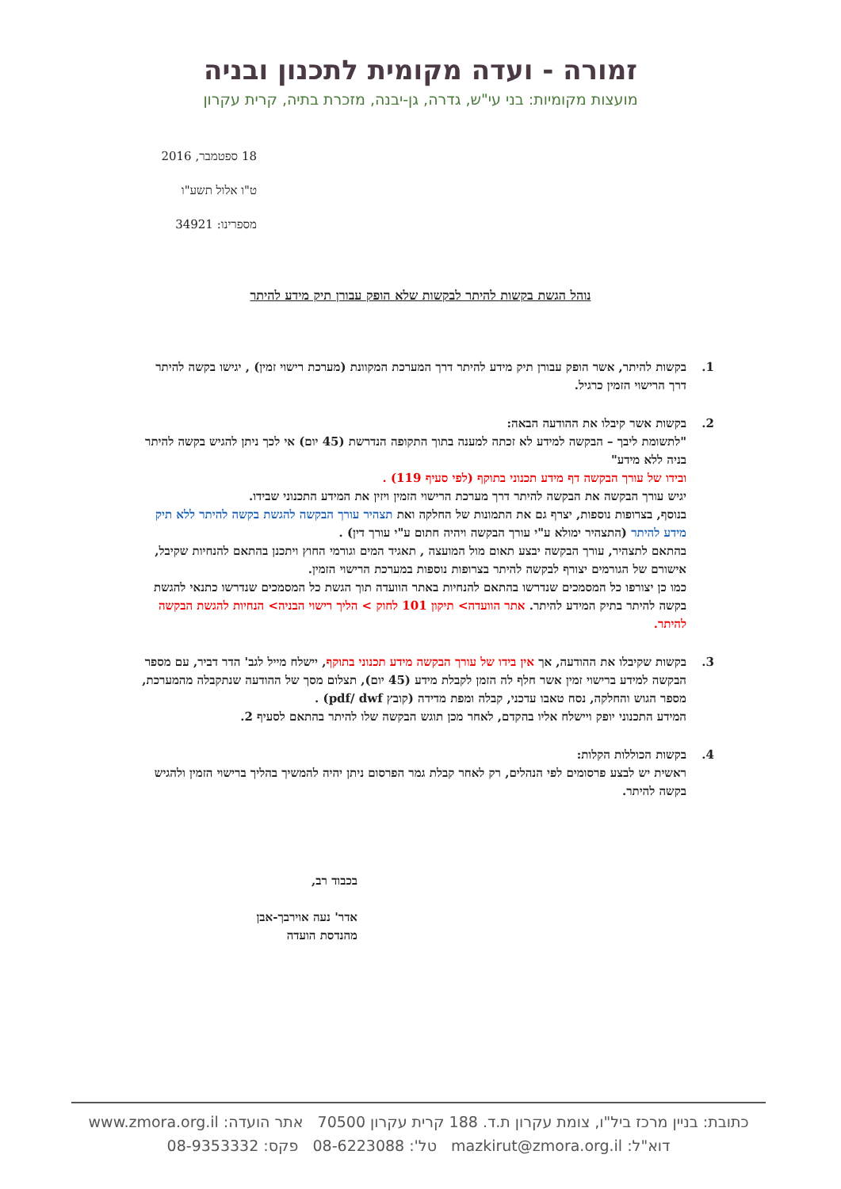זמורה - ועדה מקומית לתכנון ובניה
מועצות מקומיות: בני עי"ש, גדרה, גן-יבנה, מזכרת בתיה, קרית עקרון
18 ספטמבר, 2016
ט"ו אלול תשע"ו
מספרינו: 34921
נוהל הגשת בקשות להיתר לבקשות שלא הופק עבורן תיק מידע להיתר
1. בקשות להיתר, אשר הופק עבורן תיק מידע להיתר דרך המערכת המקוונת (מערכת רישוי זמין) , יגישו בקשה להיתר דרך הרישוי הזמין כרגיל.
2. בקשות אשר קיבלו את ההודעה הבאה:
"לתשומת ליבך – הבקשה למידע לא זכתה למענה בתוך התקופה הנדרשת (45 יום) אי לכך ניתן להגיש בקשה להיתר בניה ללא מידע"
ובידו של עורך הבקשה דף מידע תכנוני בתוקף (לפי סעיף 119) .
יגיש עורך הבקשה את הבקשה להיתר דרך מערכת הרישוי הזמין ויזין את המידע התכנוני שבידו.
בנוסף, בצרופות נוספות, יצרף גם את התמונות של החלקה ואת תצהיר עורך הבקשה להגשת בקשה להיתר ללא תיק מידע להיתר (התצהיר ימולא ע"י עורך הבקשה ויהיה חתום ע"י עורך דין) .
בהתאם לתצהיר, עורך הבקשה יבצע תאום מול המועצה , תאגיד המים וגורמי החוץ ויתכנן בהתאם להנחיות שקיבל, אישורם של הגורמים יצורף לבקשה להיתר בצרופות נוספות במערכת הרישוי הזמין.
כמו כן יצורפו כל המסמכים שנדרשו בהתאם להנחיות באתר הוועדה תוך הגשת כל המסמכים שנדרשו כתנאי להגשת בקשה להיתר בתיק המידע להיתר. אתר הוועדה> תיקון 101 לחוק > הליך רישוי הבניה> הנחיות להגשת הבקשה להיתר.
3. בקשות שקיבלו את ההודעה, אך אין בידו של עורך הבקשה מידע תכנוני בתוקף, יישלח מייל לגב' הדר דביר, עם מספר הבקשה למידע ברישוי זמין אשר חלף לה הזמן לקבלת מידע (45 יום), תצלום מסך של ההודעה שנתקבלה מהמערכת, מספר הגוש והחלקה, נסח טאבו עדכני, קבלה ומפת מדידה (קובץ pdf/ dwf) .
המידע התכנוני יופק ויישלח אליו בהקדם, לאחר מכן תוגש הבקשה שלו להיתר בהתאם לסעיף 2.
4. בקשות הכוללות הקלות:
ראשית יש לבצע פרסומים לפי הנהלים, רק לאחר קבלת גמר הפרסום ניתן יהיה להמשיך בהליך ברישוי הזמין ולהגיש בקשה להיתר.
בכבוד רב,
אדר' נעה אוירבך-אבן
מהנדסת הועדה
כתובת: בניין מרכז ביל"ו, צומת עקרון ת.ד. 188 קרית עקרון 70500 אתר הועדה: www.zmora.org.il
דוא"ל: mazkirut@zmora.org.il טל': 08-6223088 פקס: 08-9353332